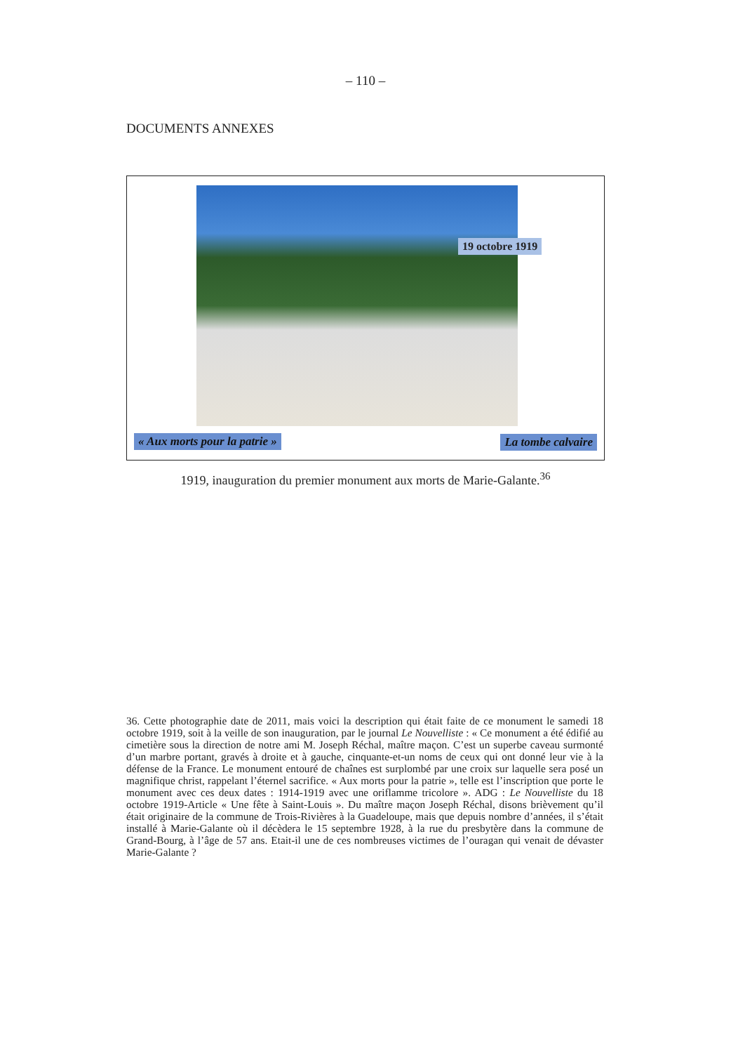– 110 –
DOCUMENTS ANNEXES
19 octobre 1919
« Aux morts pour la patrie » La tombe calvaire
1919, inauguration du premier monument aux morts de Marie-Galante.<sup>36</sup>
36. Cette photographie date de 2011, mais voici la description qui était faite de ce monument le samedi 18 octobre 1919, soit à la veille de son inauguration, par le journal Le Nouvelliste : « Ce monument a été édifié au cimetière sous la direction de notre ami M. Joseph Réchal, maître maçon. C’est un superbe caveau surmonté d’un marbre portant, gravés à droite et à gauche, cinquante-et-un noms de ceux qui ont donné leur vie à la défense de la France. Le monument entouré de chaînes est surplombé par une croix sur laquelle sera posé un magnifique christ, rappelant l’éternel sacrifice. « Aux morts pour la patrie », telle est l’inscription que porte le monument avec ces deux dates : 1914-1919 avec une oriflamme tricolore ». ADG : Le Nouvelliste du 18 octobre 1919-Article « Une fête à Saint-Louis ». Du maître maçon Joseph Réchal, disons brièvement qu’il était originaire de la commune de Trois-Rivières à la Guadeloupe, mais que depuis nombre d’années, il s’était installé à Marie-Galante où il décèdera le 15 septembre 1928, à la rue du presbytère dans la commune de Grand-Bourg, à l’âge de 57 ans. Etait-il une de ces nombreuses victimes de l’ouragan qui venait de dévaster Marie-Galante ?